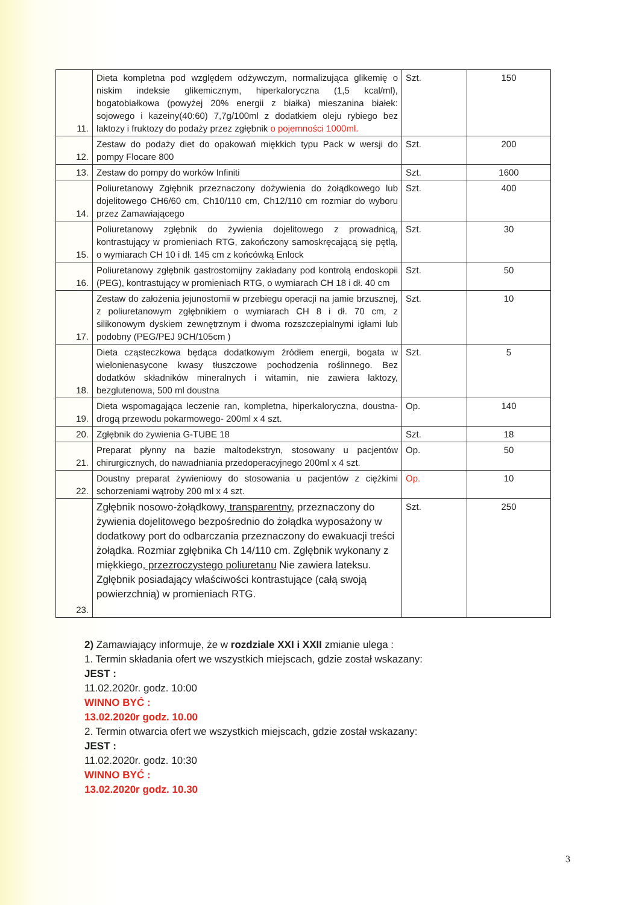| 11. | Dieta kompletna pod względem odżywczym, normalizująca glikemię o niskim indeksie glikemicznym, hiperkaloryczna (1,5 kcal/ml), bogatobiałkowa (powyżej 20% energii z białka) mieszanina białek: sojowego i kazeiny(40:60) 7,7g/100ml z dodatkiem oleju rybiego bez laktozy i fruktozy do podaży przez zgłębnik o pojemności 1000ml. | Szt. | 150 |
| 12. | Zestaw do podaży diet do opakowań miękkich typu Pack w wersji do pompy Flocare 800 | Szt. | 200 |
| 13. | Zestaw do pompy do worków Infiniti | Szt. | 1600 |
| 14. | Poliuretanowy Zgłębnik przeznaczony dożywienia do żołądkowego lub dojelitowego CH6/60 cm, Ch10/110 cm, Ch12/110 cm rozmiar do wyboru przez Zamawiającego | Szt. | 400 |
| 15. | Poliuretanowy zgłębnik do żywienia dojelitowego z prowadnicą, kontrastujący w promieniach RTG, zakończony samoskręcającą się pętlą, o wymiarach CH 10 i dł. 145 cm z końcówką Enlock | Szt. | 30 |
| 16. | Poliuretanowy zgłębnik gastrostomijny zakładany pod kontrolą endoskopii (PEG), kontrastujący w promieniach RTG, o wymiarach CH 18 i dł. 40 cm | Szt. | 50 |
| 17. | Zestaw do założenia jejunostomii w przebiegu operacji na jamie brzusznej, z poliuretanowym zgłębnikiem o wymiarach CH 8 i dł. 70 cm, z silikonowym dyskiem zewnętrznym i dwoma rozszczepialnymi igłami lub podobny (PEG/PEJ 9CH/105cm ) | Szt. | 10 |
| 18. | Dieta cząsteczkowa będąca dodatkowym źródłem energii, bogata w wielonienasycone kwasy tłuszczowe pochodzenia roślinnego. Bez dodatków składników mineralnych i witamin, nie zawiera laktozy, bezglutenowa, 500 ml doustna | Szt. | 5 |
| 19. | Dieta wspomagająca leczenie ran, kompletna, hiperkaloryczna, doustna- drogą przewodu pokarmowego- 200ml x 4 szt. | Op. | 140 |
| 20. | Zgłębnik do żywienia G-TUBE 18 | Szt. | 18 |
| 21. | Preparat płynny na bazie maltodekstryn, stosowany u pacjentów chirurgicznych, do nawadniania przedoperacyjnego 200ml x 4 szt. | Op. | 50 |
| 22. | Doustny preparat żywieniowy do stosowania u pacjentów z ciężkimi schorzeniami wątroby 200 ml x 4 szt. | Op. | 10 |
| 23. | Zgłębnik nosowo-żołądkowy , transparentny , przeznaczony do żywienia dojelitowego bezpośrednio do żołądka wyposażony w dodatkowy port do odbarczania przeznaczony do ewakuacji treści żołądka. Rozmiar zgłębnika Ch 14/110 cm. Zgłębnik wykonany z miękkiego , przezroczystego poliuretanu Nie zawiera lateksu. Zgłębnik posiadający właściwości kontrastujące (całą swoją powierzchnią) w promieniach RTG. | Szt. | 250 |
2) Zamawiający informuje, że w rozdziale XXI i XXII zmianie ulega :
1. Termin składania ofert we wszystkich miejscach, gdzie został wskazany:
JEST :
11.02.2020r. godz. 10:00
WINNO BYĆ :
13.02.2020r godz. 10.00
2. Termin otwarcia ofert we wszystkich miejscach, gdzie został wskazany:
JEST :
11.02.2020r. godz. 10:30
WINNO BYĆ :
13.02.2020r godz. 10.30
3